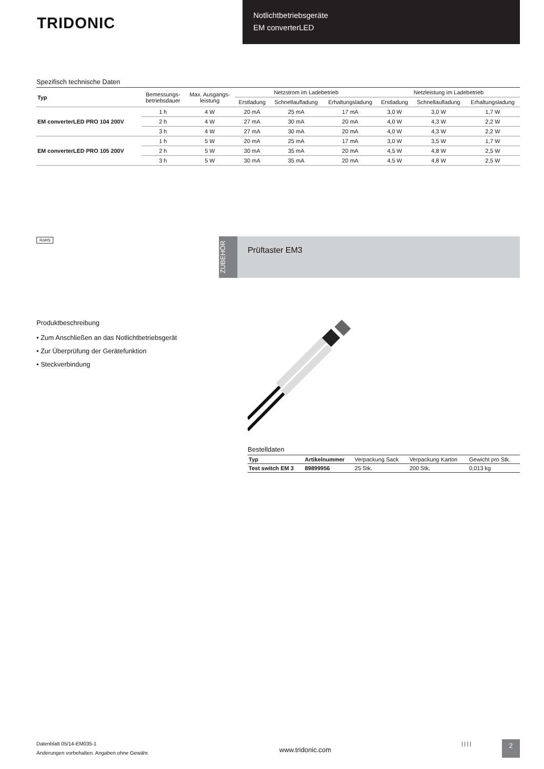TRIDONIC
Notlichtbetriebsgeräte
EM converterLED
Spezifisch technische Daten
| Typ | Bemessungs- betriebsdauer | Max. Ausgangs- leistung | Netzstrom im Ladebetrieb | | | Netzleistung im Ladebetrieb | | |
| --- | --- | --- | --- | --- | --- | --- | --- | --- |
| | | | Erstladung | Schnellaufladung | Erhaltungsladung | Erstladung | Schnellaufladung | Erhaltungsladung |
| EM converterLED PRO 104 200V | 1 h | 4 W | 20 mA | 25 mA | 17 mA | 3,0 W | 3,0 W | 1,7 W |
| | 2 h | 4 W | 27 mA | 30 mA | 20 mA | 4,0 W | 4,3 W | 2,2 W |
| | 3 h | 4 W | 27 mA | 30 mA | 20 mA | 4,0 W | 4,3 W | 2,2 W |
| EM converterLED PRO 105 200V | 1 h | 5 W | 20 mA | 25 mA | 17 mA | 3,0 W | 3,5 W | 1,7 W |
| | 2 h | 5 W | 30 mA | 35 mA | 20 mA | 4,5 W | 4,8 W | 2,5 W |
| | 3 h | 5 W | 30 mA | 35 mA | 20 mA | 4,5 W | 4,8 W | 2,5 W |
RoHS
ZUBEHÖR
Prüftaster EM3
Produktbeschreibung
• Zum Anschließen an das Notlichtbetriebsgerät
• Zur Überprüfung der Gerätefunktion
• Steckverbindung
Bestelldaten
| Typ | Artikelnummer | Verpackung Sack | Verpackung Karton | Gewicht pro Stk. |
| --- | --- | --- | --- | --- |
| Test switch EM 3 | 89899956 | 25 Stk. | 200 Stk. | 0,013 kg |
Datenblatt 05/14-EM035-1
Änderungen vorbehalten. Angaben ohne Gewähr.
www.tridonic.com
| | | | 2